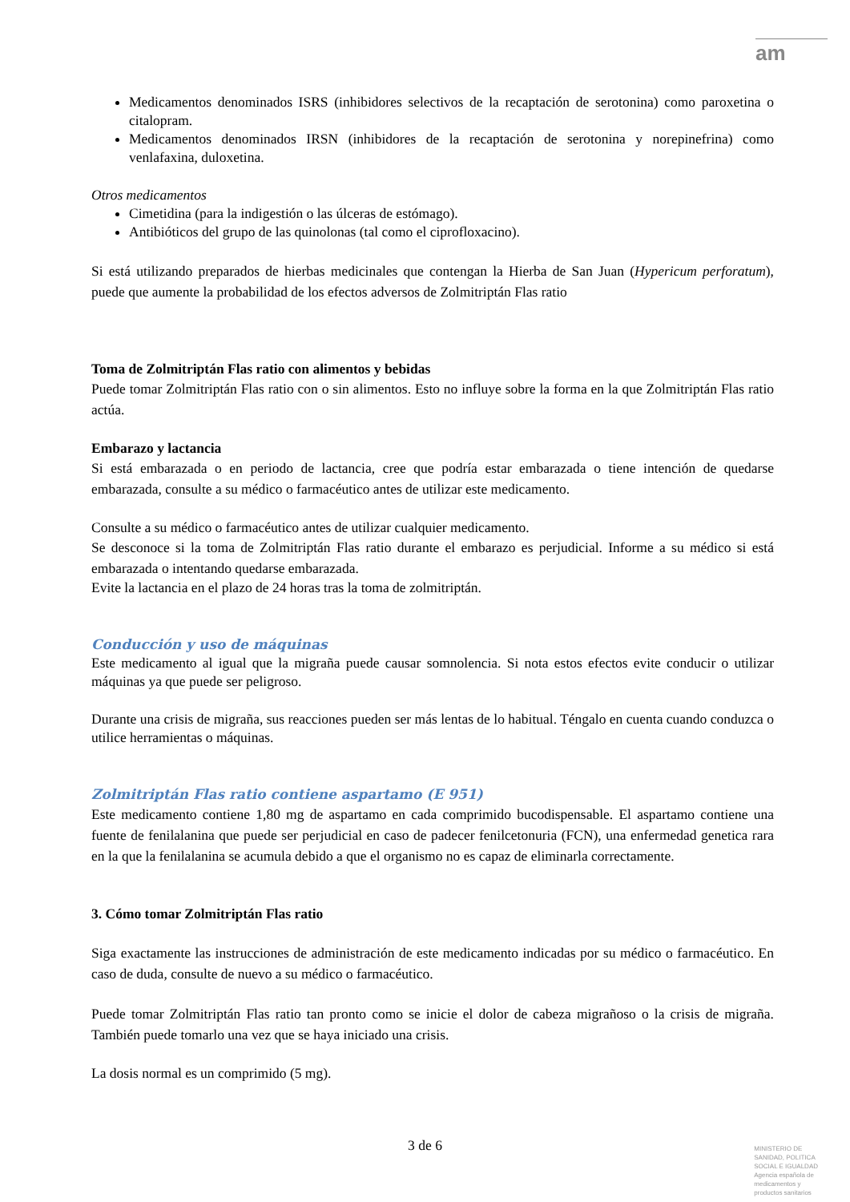am
Medicamentos denominados ISRS (inhibidores selectivos de la recaptación de serotonina) como paroxetina o citalopram.
Medicamentos denominados IRSN (inhibidores de la recaptación de serotonina y norepinefrina) como venlafaxina, duloxetina.
Otros medicamentos
Cimetidina (para la indigestión o las úlceras de estómago).
Antibióticos del grupo de las quinolonas (tal como el ciprofloxacino).
Si está utilizando preparados de hierbas medicinales que contengan la Hierba de San Juan (Hypericum perforatum), puede que aumente la probabilidad de los efectos adversos de Zolmitriptán Flas ratio
Toma de Zolmitriptán Flas ratio con alimentos y bebidas
Puede tomar Zolmitriptán Flas ratio con o sin alimentos. Esto no influye sobre la forma en la que Zolmitriptán Flas ratio actúa.
Embarazo y lactancia
Si está embarazada o en periodo de lactancia, cree que podría estar embarazada o tiene intención de quedarse embarazada, consulte a su médico o farmacéutico antes de utilizar este medicamento.
Consulte a su médico o farmacéutico antes de utilizar cualquier medicamento.
Se desconoce si la toma de Zolmitriptán Flas ratio durante el embarazo es perjudicial. Informe a su médico si está embarazada o intentando quedarse embarazada.
Evite la lactancia en el plazo de 24 horas tras la toma de zolmitriptán.
Conducción y uso de máquinas
Este medicamento al igual que la migraña puede causar somnolencia. Si nota estos efectos evite conducir o utilizar máquinas ya que puede ser peligroso.
Durante una crisis de migraña, sus reacciones pueden ser más lentas de lo habitual. Téngalo en cuenta cuando conduzca o utilice herramientas o máquinas.
Zolmitriptán Flas ratio contiene aspartamo (E 951)
Este medicamento contiene 1,80 mg de aspartamo en cada comprimido bucodispensable. El aspartamo contiene una fuente de fenilalanina que puede ser perjudicial en caso de padecer fenilcetonuria (FCN), una enfermedad genetica rara en la que la fenilalanina se acumula debido a que el organismo no es capaz de eliminarla correctamente.
3. Cómo tomar Zolmitriptán Flas ratio
Siga exactamente las instrucciones de administración de este medicamento indicadas por su médico o farmacéutico. En caso de duda, consulte de nuevo a su médico o farmacéutico.
Puede tomar Zolmitriptán Flas ratio tan pronto como se inicie el dolor de cabeza migrañoso o la crisis de migraña. También puede tomarlo una vez que se haya iniciado una crisis.
La dosis normal es un comprimido (5 mg).
3 de 6
MINISTERIO DE
SANIDAD, POLITICA
SOCIAL E IGUALDAD
Agencia española de
medicamentos y
productos sanitarios